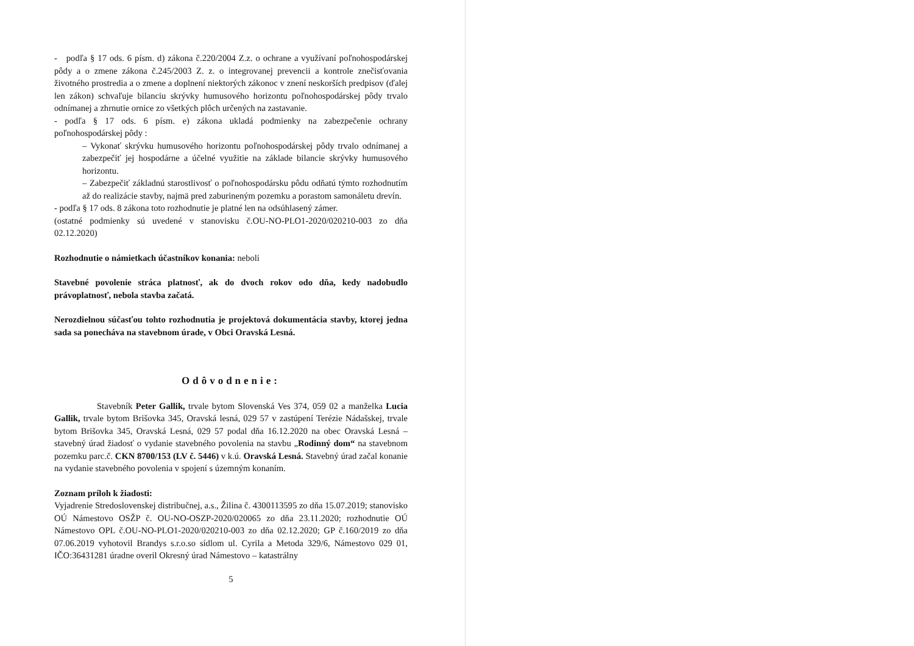- podľa § 17 ods. 6 písm. d) zákona č.220/2004 Z.z. o ochrane a využívaní poľnohospodárskej pôdy a o zmene zákona č.245/2003 Z. z. o integrovanej prevencii a kontrole znečisťovania životného prostredia a o zmene a doplnení niektorých zákonoc v znení neskorších predpisov (ďalej len zákon) schvaľuje bilanciu skrývky humusového horizontu poľnohospodárskej pôdy trvalo odnímanej a zhrnutie ornice zo všetkých plôch určených na zastavanie.
- podľa § 17 ods. 6 písm. e) zákona ukladá podmienky na zabezpečenie ochrany poľnohospodárskej pôdy :
– Vykonať skrývku humusového horizontu poľnohospodárskej pôdy trvalo odnímanej a zabezpečiť jej hospodárne a účelné využitie na základe bilancie skrývky humusového horizontu.
– Zabezpečiť základnú starostlivosť o poľnohospodársku pôdu odňatú týmto rozhodnutím až do realizácie stavby, najmä pred zaburineným pozemku a porastom samonáletu drevín.
- podľa § 17 ods. 8 zákona toto rozhodnutie je platné len na odsúhlasený zámer.
(ostatné podmienky sú uvedené v stanovisku č.OU-NO-PLO1-2020/020210-003 zo dňa 02.12.2020)
Rozhodnutie o námietkach účastníkov konania: neboli
Stavebné povolenie stráca platnosť, ak do dvoch rokov odo dňa, kedy nadobudlo právoplatnosť, nebola stavba začatá.
Nerozdielnou súčasťou tohto rozhodnutia je projektová dokumentácia stavby, ktorej jedna sada sa ponecháva na stavebnom úrade, v Obci Oravská Lesná.
Odôvodnenie:
Stavebník Peter Gallik, trvale bytom Slovenská Ves 374, 059 02 a manželka Lucia Gallik, trvale bytom Brišovka 345, Oravská lesná, 029 57 v zastúpení Terézie Nádašskej, trvale bytom Brišovka 345, Oravská Lesná, 029 57 podal dňa 16.12.2020 na obec Oravská Lesná – stavebný úrad žiadosť o vydanie stavebného povolenia na stavbu „Rodinný dom“ na stavebnom pozemku parc.č. CKN 8700/153 (LV č. 5446) v k.ú. Oravská Lesná. Stavebný úrad začal konanie na vydanie stavebného povolenia v spojení s územným konaním.
Zoznam príloh k žiadosti:
Vyjadrenie Stredoslovenskej distribučnej, a.s., Žilina č. 4300113595 zo dňa 15.07.2019; stanovisko OÚ Námestovo OSŽP č. OU-NO-OSZP-2020/020065 zo dňa 23.11.2020; rozhodnutie OÚ Námestovo OPL č.OU-NO-PLO1-2020/020210-003 zo dňa 02.12.2020; GP č.160/2019 zo dňa 07.06.2019 vyhotovil Brandys s.r.o.so sídlom ul. Cyrila a Metoda 329/6, Námestovo 029 01, IČO:36431281 úradne overil Okresný úrad Námestovo – katastrálny
5